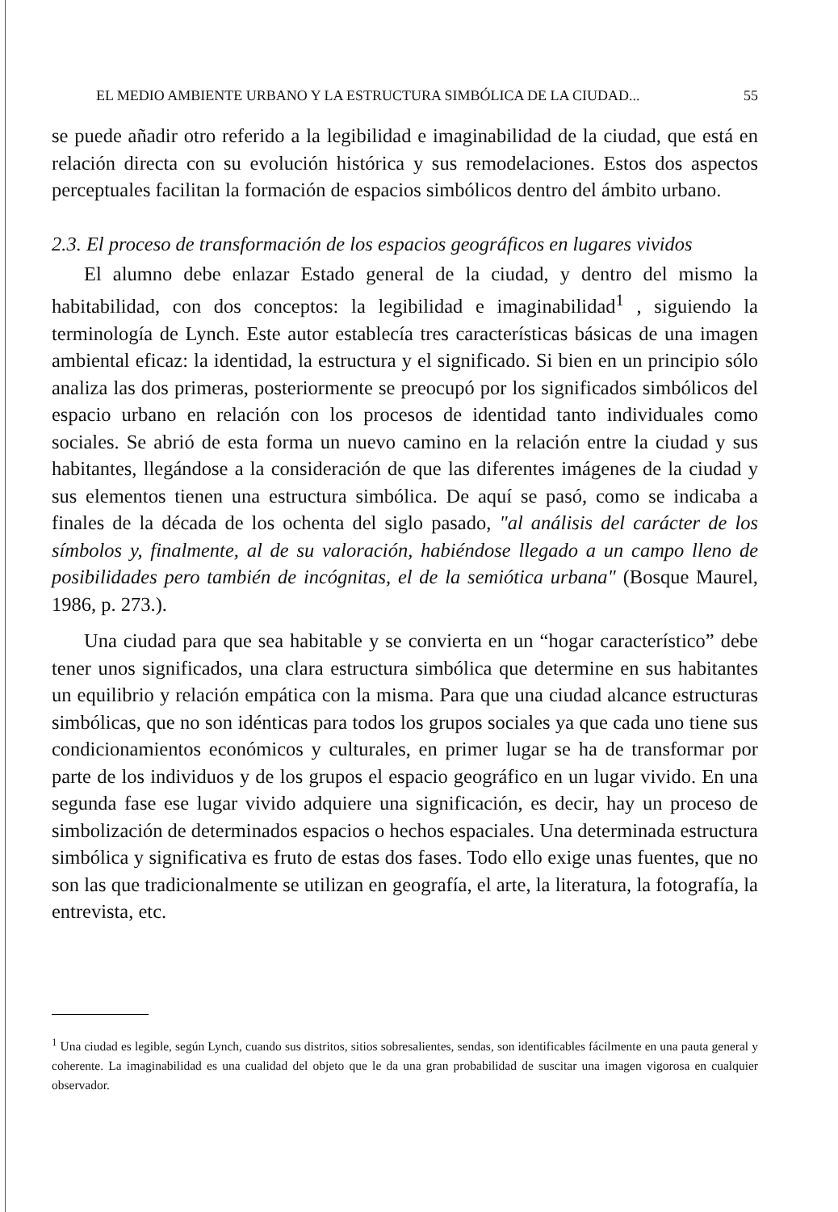EL MEDIO AMBIENTE URBANO Y LA ESTRUCTURA SIMBÓLICA DE LA CIUDAD... 55
se puede añadir otro referido a la legibilidad e imaginabilidad de la ciudad, que está en relación directa con su evolución histórica y sus remodelaciones. Estos dos aspectos perceptuales facilitan la formación de espacios simbólicos dentro del ámbito urbano.
2.3. El proceso de transformación de los espacios geográficos en lugares vividos
El alumno debe enlazar Estado general de la ciudad, y dentro del mismo la habitabilidad, con dos conceptos: la legibilidad e imaginabilidad<sup>1</sup> , siguiendo la terminología de Lynch. Este autor establecía tres características básicas de una imagen ambiental eficaz: la identidad, la estructura y el significado. Si bien en un principio sólo analiza las dos primeras, posteriormente se preocupó por los significados simbólicos del espacio urbano en relación con los procesos de identidad tanto individuales como sociales. Se abrió de esta forma un nuevo camino en la relación entre la ciudad y sus habitantes, llegándose a la consideración de que las diferentes imágenes de la ciudad y sus elementos tienen una estructura simbólica. De aquí se pasó, como se indicaba a finales de la década de los ochenta del siglo pasado, "al análisis del carácter de los símbolos y, finalmente, al de su valoración, habiéndose llegado a un campo lleno de posibilidades pero también de incógnitas, el de la semiótica urbana" (Bosque Maurel, 1986, p. 273.).
Una ciudad para que sea habitable y se convierta en un “hogar característico” debe tener unos significados, una clara estructura simbólica que determine en sus habitantes un equilibrio y relación empática con la misma. Para que una ciudad alcance estructuras simbólicas, que no son idénticas para todos los grupos sociales ya que cada uno tiene sus condicionamientos económicos y culturales, en primer lugar se ha de transformar por parte de los individuos y de los grupos el espacio geográfico en un lugar vivido. En una segunda fase ese lugar vivido adquiere una significación, es decir, hay un proceso de simbolización de determinados espacios o hechos espaciales. Una determinada estructura simbólica y significativa es fruto de estas dos fases. Todo ello exige unas fuentes, que no son las que tradicionalmente se utilizan en geografía, el arte, la literatura, la fotografía, la entrevista, etc.
<sup>1</sup> Una ciudad es legible, según Lynch, cuando sus distritos, sitios sobresalientes, sendas, son identificables fácilmente en una pauta general y coherente. La imaginabilidad es una cualidad del objeto que le da una gran probabilidad de suscitar una imagen vigorosa en cualquier observador.